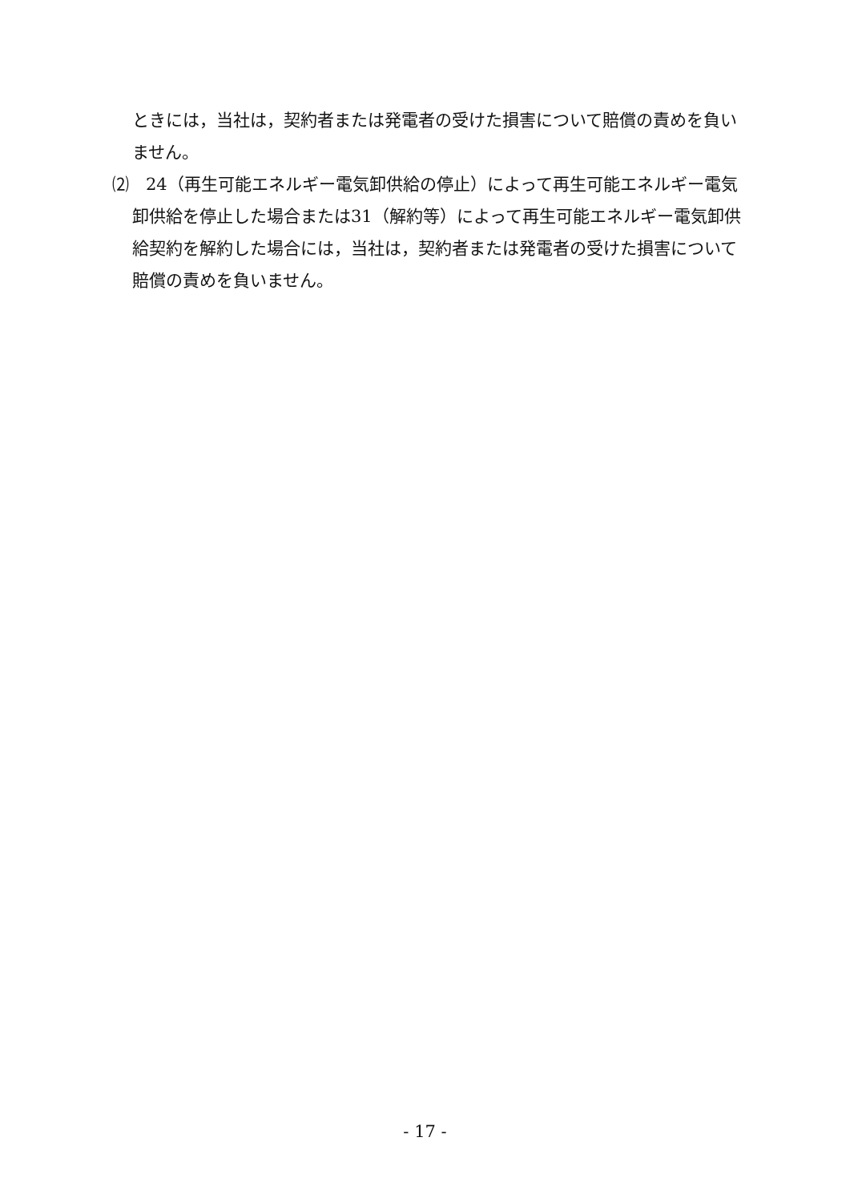ときには，当社は，契約者または発電者の受けた損害について賠償の責めを負いません。
⑵　24（再生可能エネルギー電気卸供給の停止）によって再生可能エネルギー電気卸供給を停止した場合または31（解約等）によって再生可能エネルギー電気卸供給契約を解約した場合には，当社は，契約者または発電者の受けた損害について賠償の責めを負いません。
- 17 -